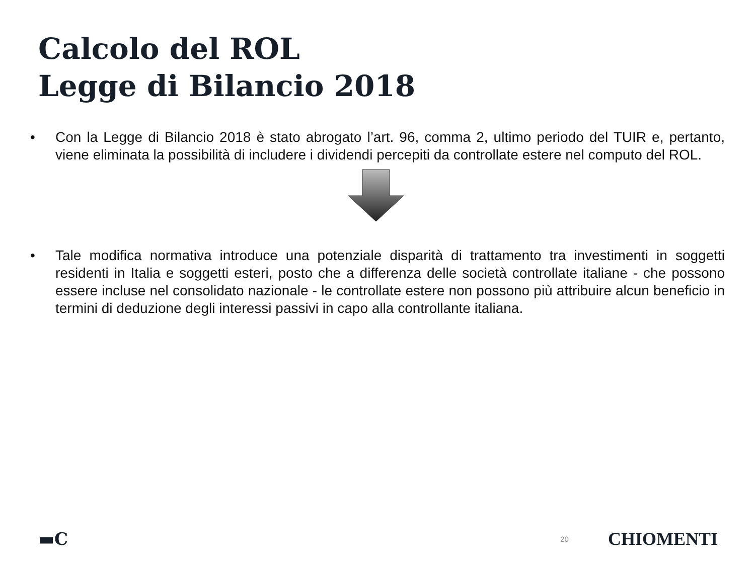Calcolo del ROL
Legge di Bilancio 2018
• Con la Legge di Bilancio 2018 è stato abrogato l’art. 96, comma 2, ultimo periodo del TUIR e, pertanto, viene eliminata la possibilità di includere i dividendi percepiti da controllate estere nel computo del ROL.
• Tale modifica normativa introduce una potenziale disparità di trattamento tra investimenti in soggetti residenti in Italia e soggetti esteri, posto che a differenza delle società controllate italiane - che possono essere incluse nel consolidato nazionale - le controllate estere non possono più attribuire alcun beneficio in termini di deduzione degli interessi passivi in capo alla controllante italiana.
▬C 20 CHIOMENTI